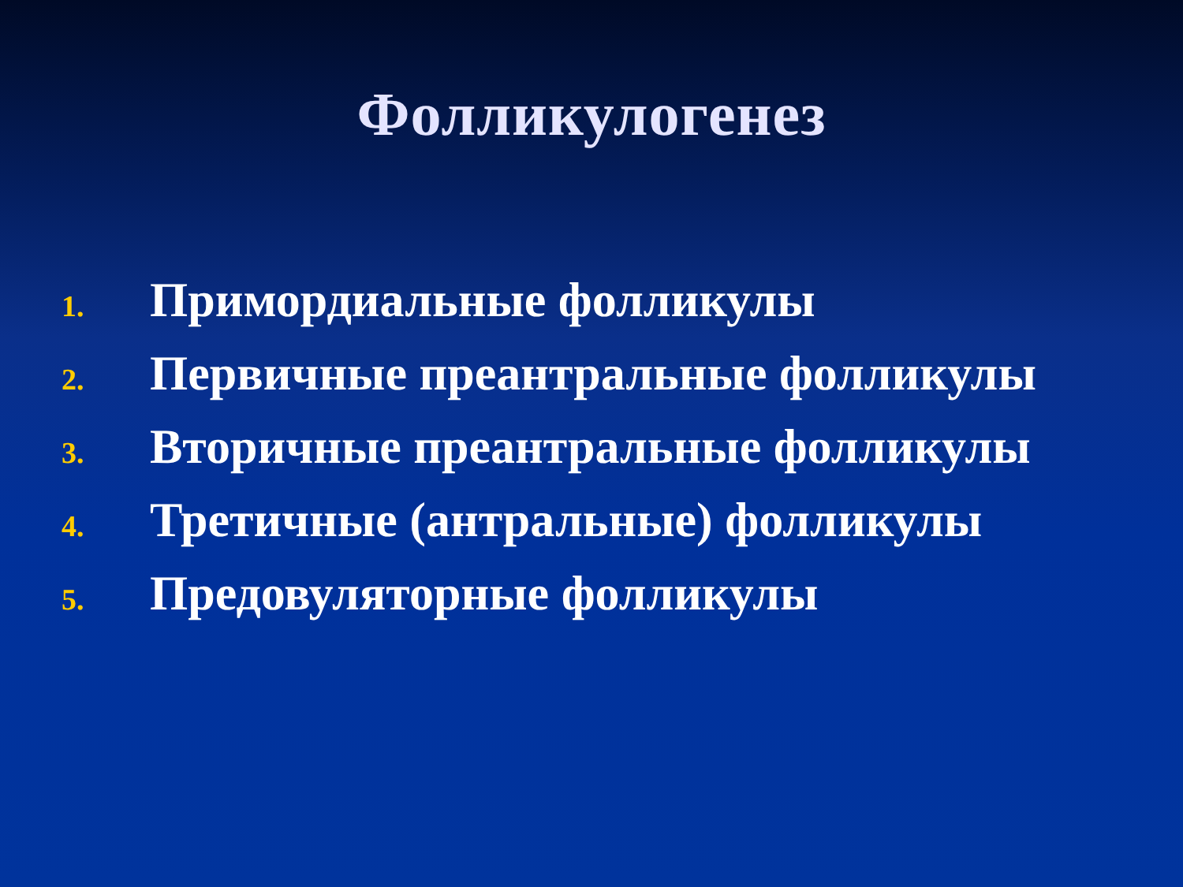Фолликулогенез
1. Примордиальные фолликулы
2. Первичные преантральные фолликулы
3. Вторичные преантральные фолликулы
4. Третичные (антральные) фолликулы
5. Предовуляторные фолликулы